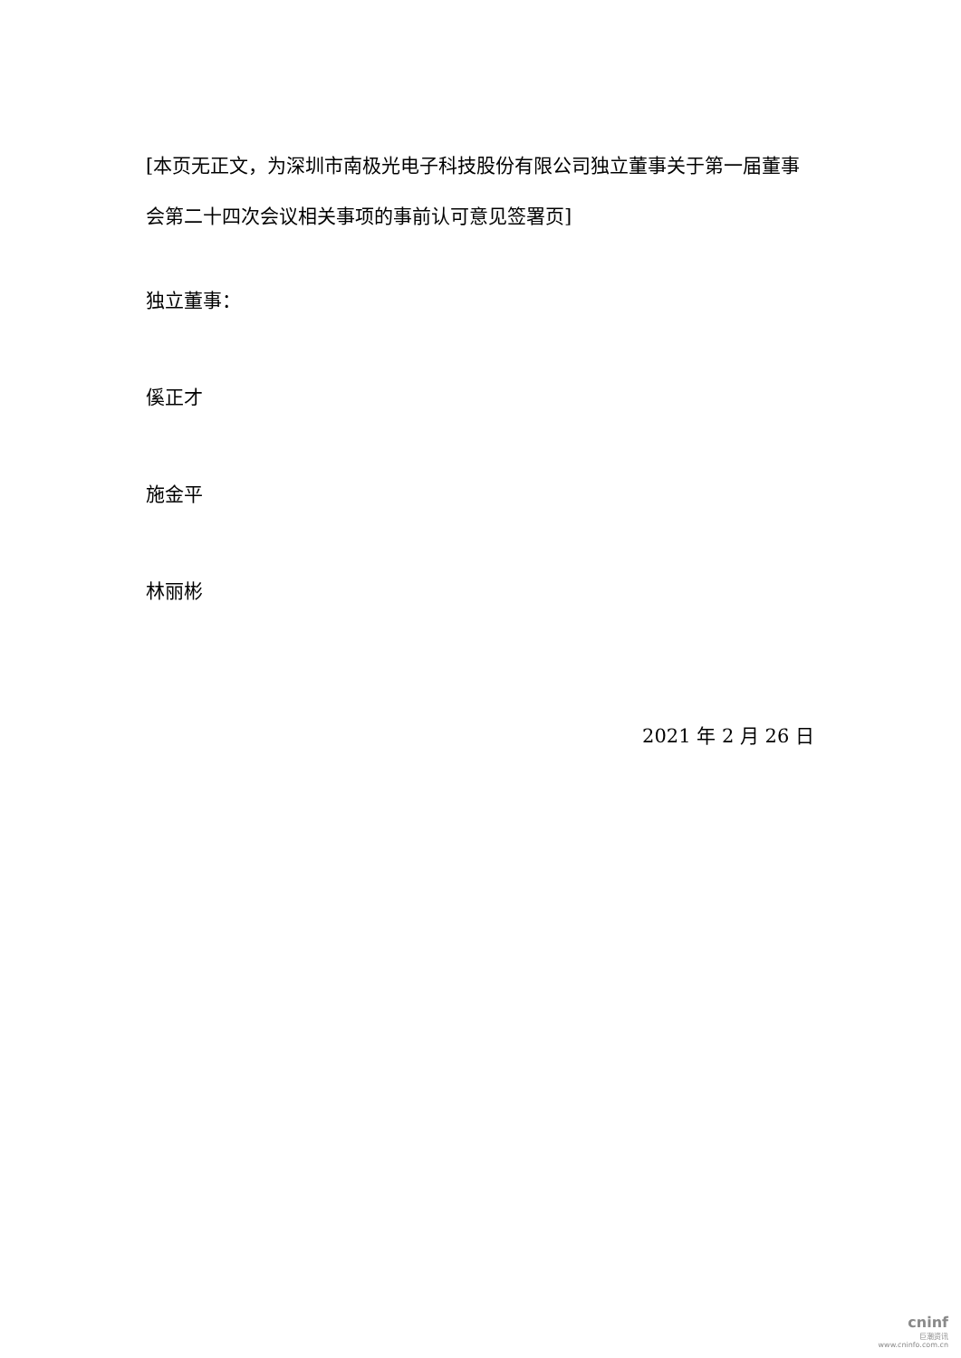[本页无正文，为深圳市南极光电子科技股份有限公司独立董事关于第一届董事会第二十四次会议相关事项的事前认可意见签署页]
独立董事：
傒正才
施金平
林丽彬
2021 年 2 月 26 日
cninf
巨潮资讯
www.cninfo.com.cn